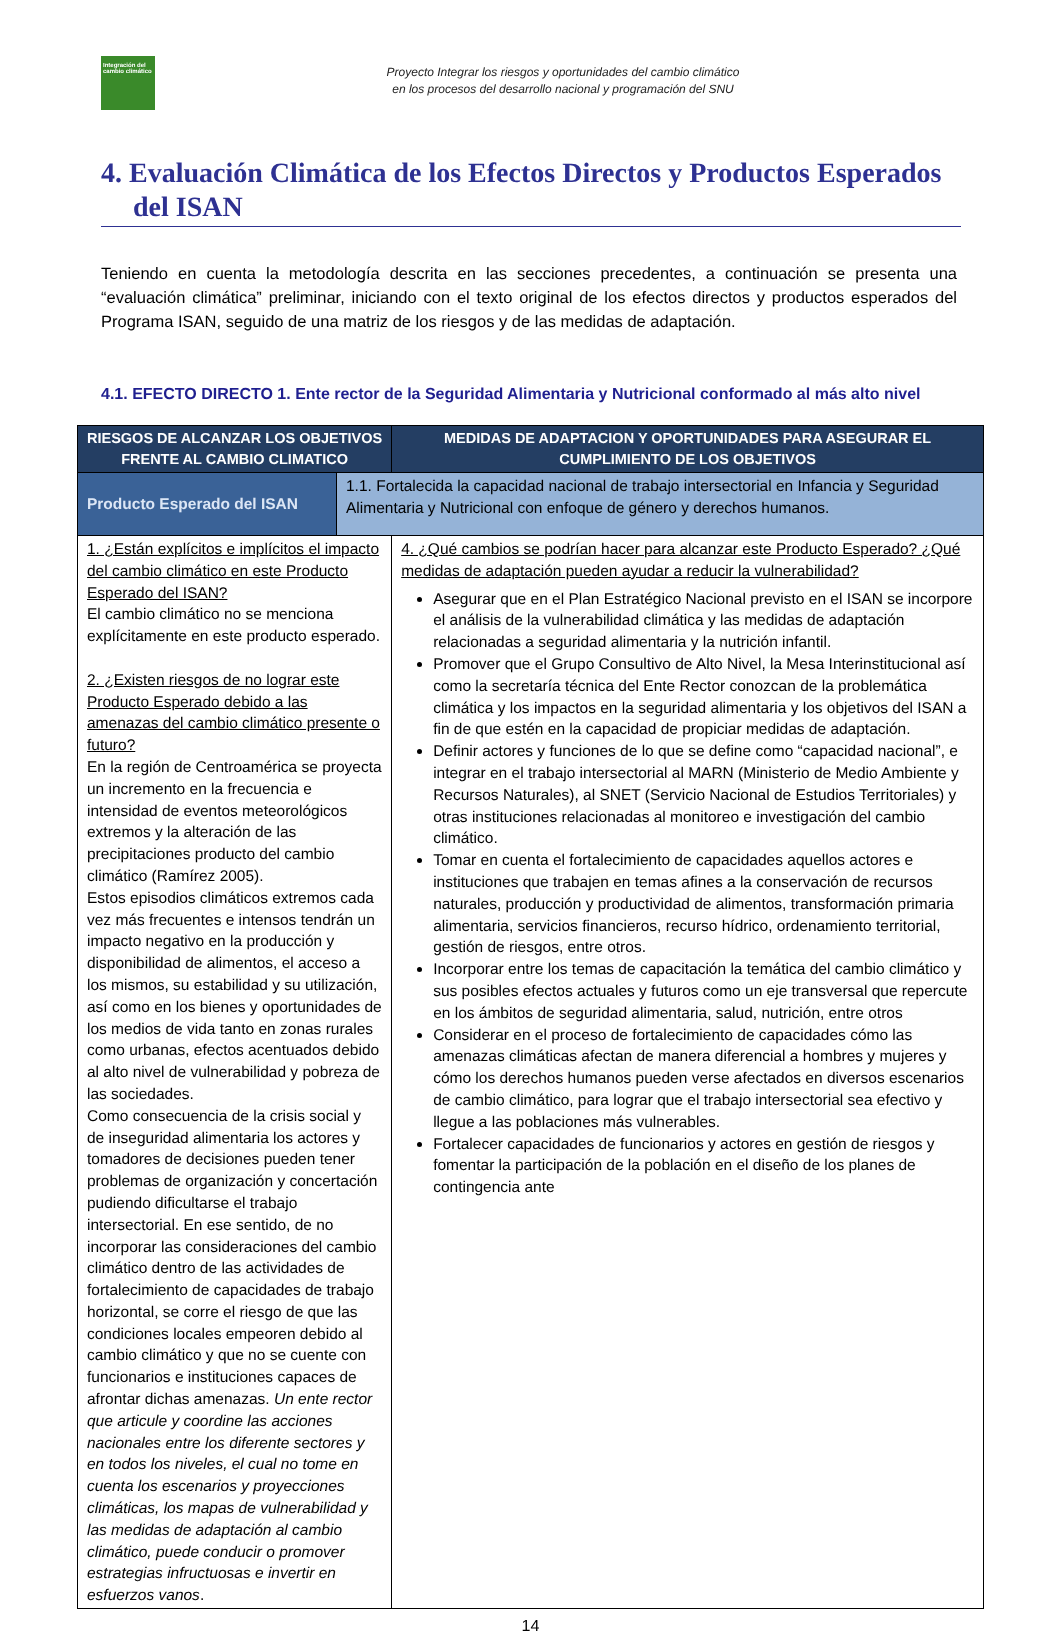Integración del cambio climático
Proyecto Integrar los riesgos y oportunidades del cambio climático
en los procesos del desarrollo nacional y programación del SNU
4. Evaluación Climática de los Efectos Directos y Productos Esperados del ISAN
Teniendo en cuenta la metodología descrita en las secciones precedentes, a continuación se presenta una “evaluación climática” preliminar, iniciando con el texto original de los efectos directos y productos esperados del Programa ISAN, seguido de una matriz de los riesgos y de las medidas de adaptación.
4.1. EFECTO DIRECTO 1. Ente rector de la Seguridad Alimentaria y Nutricional conformado al más alto nivel
| RIESGOS DE ALCANZAR LOS OBJETIVOS FRENTE AL CAMBIO CLIMATICO | | MEDIDAS DE ADAPTACION Y OPORTUNIDADES PARA ASEGURAR EL CUMPLIMIENTO DE LOS OBJETIVOS |
| --- | --- | --- |
| Producto Esperado del ISAN | 1.1. Fortalecida la capacidad nacional de trabajo intersectorial en Infancia y Seguridad Alimentaria y Nutricional con enfoque de género y derechos humanos. | |
| 1. ¿Están explícitos e implícitos el impacto del cambio climático en este Producto Esperado del ISAN? El cambio climático no se menciona explícitamente en este producto esperado. 2. ¿Existen riesgos de no lograr este Producto Esperado debido a las amenazas del cambio climático presente o futuro? En la región de Centroamérica se proyecta un incremento en la frecuencia e intensidad de eventos meteorológicos extremos y la alteración de las precipitaciones producto del cambio climático (Ramírez 2005). Estos episodios climáticos extremos cada vez más frecuentes e intensos tendrán un impacto negativo en la producción y disponibilidad de alimentos, el acceso a los mismos, su estabilidad y su utilización, así como en los bienes y oportunidades de los medios de vida tanto en zonas rurales como urbanas, efectos acentuados debido al alto nivel de vulnerabilidad y pobreza de las sociedades. Como consecuencia de la crisis social y de inseguridad alimentaria los actores y tomadores de decisiones pueden tener problemas de organización y concertación pudiendo dificultarse el trabajo intersectorial. En ese sentido, de no incorporar las consideraciones del cambio climático dentro de las actividades de fortalecimiento de capacidades de trabajo horizontal, se corre el riesgo de que las condiciones locales empeoren debido al cambio climático y que no se cuente con funcionarios e instituciones capaces de afrontar dichas amenazas. Un ente rector que articule y coordine las acciones nacionales entre los diferente sectores y en todos los niveles, el cual no tome en cuenta los escenarios y proyecciones climáticas, los mapas de vulnerabilidad y las medidas de adaptación al cambio climático, puede conducir o promover estrategias infructuosas e invertir en esfuerzos vanos . | | 4. ¿Qué cambios se podrían hacer para alcanzar este Producto Esperado? ¿Qué medidas de adaptación pueden ayudar a reducir la vulnerabilidad? Asegurar que en el Plan Estratégico Nacional previsto en el ISAN se incorpore el análisis de la vulnerabilidad climática y las medidas de adaptación relacionadas a seguridad alimentaria y la nutrición infantil. Promover que el Grupo Consultivo de Alto Nivel, la Mesa Interinstitucional así como la secretaría técnica del Ente Rector conozcan de la problemática climática y los impactos en la seguridad alimentaria y los objetivos del ISAN a fin de que estén en la capacidad de propiciar medidas de adaptación. Definir actores y funciones de lo que se define como “capacidad nacional”, e integrar en el trabajo intersectorial al MARN (Ministerio de Medio Ambiente y Recursos Naturales), al SNET (Servicio Nacional de Estudios Territoriales) y otras instituciones relacionadas al monitoreo e investigación del cambio climático. Tomar en cuenta el fortalecimiento de capacidades aquellos actores e instituciones que trabajen en temas afines a la conservación de recursos naturales, producción y productividad de alimentos, transformación primaria alimentaria, servicios financieros, recurso hídrico, ordenamiento territorial, gestión de riesgos, entre otros. Incorporar entre los temas de capacitación la temática del cambio climático y sus posibles efectos actuales y futuros como un eje transversal que repercute en los ámbitos de seguridad alimentaria, salud, nutrición, entre otros Considerar en el proceso de fortalecimiento de capacidades cómo las amenazas climáticas afectan de manera diferencial a hombres y mujeres y cómo los derechos humanos pueden verse afectados en diversos escenarios de cambio climático, para lograr que el trabajo intersectorial sea efectivo y llegue a las poblaciones más vulnerables. Fortalecer capacidades de funcionarios y actores en gestión de riesgos y fomentar la participación de la población en el diseño de los planes de contingencia ante |
14